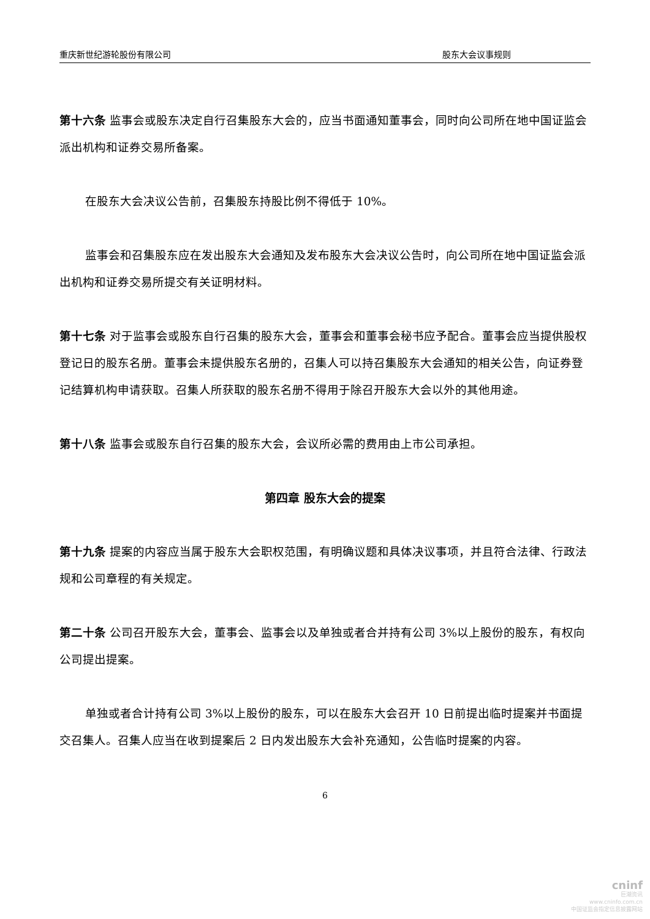重庆新世纪游轮股份有限公司 股东大会议事规则
第十六条 监事会或股东决定自行召集股东大会的，应当书面通知董事会，同时向公司所在地中国证监会派出机构和证券交易所备案。
在股东大会决议公告前，召集股东持股比例不得低于 10%。
监事会和召集股东应在发出股东大会通知及发布股东大会决议公告时，向公司所在地中国证监会派出机构和证券交易所提交有关证明材料。
第十七条 对于监事会或股东自行召集的股东大会，董事会和董事会秘书应予配合。董事会应当提供股权登记日的股东名册。董事会未提供股东名册的，召集人可以持召集股东大会通知的相关公告，向证券登记结算机构申请获取。召集人所获取的股东名册不得用于除召开股东大会以外的其他用途。
第十八条 监事会或股东自行召集的股东大会，会议所必需的费用由上市公司承担。
第四章 股东大会的提案
第十九条 提案的内容应当属于股东大会职权范围，有明确议题和具体决议事项，并且符合法律、行政法规和公司章程的有关规定。
第二十条 公司召开股东大会，董事会、监事会以及单独或者合并持有公司 3%以上股份的股东，有权向公司提出提案。
单独或者合计持有公司 3%以上股份的股东，可以在股东大会召开 10 日前提出临时提案并书面提交召集人。召集人应当在收到提案后 2 日内发出股东大会补充通知，公告临时提案的内容。
6
cninf
巨潮资讯
www.cninfo.com.cn
中国证监会指定信息披露网站